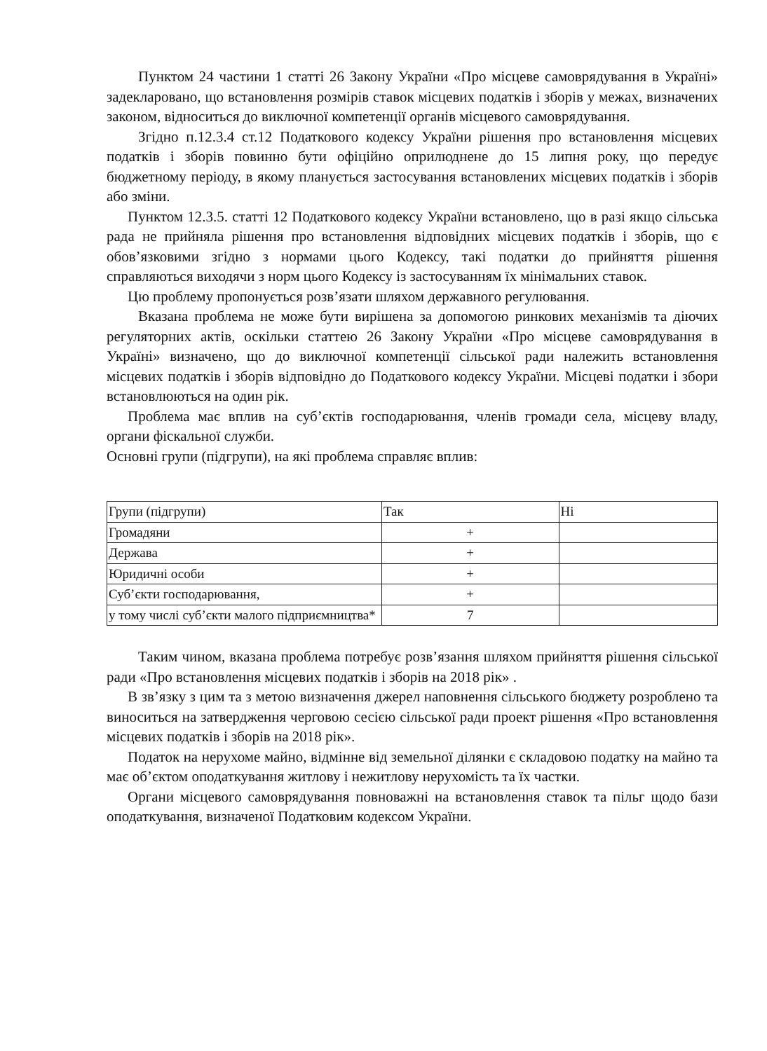Пунктом 24 частини 1 статті 26 Закону України «Про місцеве самоврядування в Україні» задекларовано, що встановлення розмірів ставок місцевих податків і зборів у межах, визначених законом, відноситься до виключної компетенції органів місцевого самоврядування.
Згідно п.12.3.4 ст.12 Податкового кодексу України рішення про встановлення місцевих податків і зборів повинно бути офіційно оприлюднене до 15 липня року, що передує бюджетному періоду, в якому планується застосування встановлених місцевих податків і зборів або зміни.
Пунктом 12.3.5. статті 12 Податкового кодексу України встановлено, що в разі якщо сільська рада не прийняла рішення про встановлення відповідних місцевих податків і зборів, що є обов’язковими згідно з нормами цього Кодексу, такі податки до прийняття рішення справляються виходячи з норм цього Кодексу із застосуванням їх мінімальних ставок.
Цю проблему пропонується розв’язати шляхом державного регулювання.
Вказана проблема не може бути вирішена за допомогою ринкових механізмів та діючих регуляторних актів, оскільки статтею 26 Закону України «Про місцеве самоврядування в Україні» визначено, що до виключної компетенції сільської ради належить встановлення місцевих податків і зборів відповідно до Податкового кодексу України. Місцеві податки і збори встановлюються на один рік.
Проблема має вплив на суб’єктів господарювання, членів громади села, місцеву владу, органи фіскальної служби.
Основні групи (підгрупи), на які проблема справляє вплив:
| Групи (підгрупи) | Так | Ні |
| Громадяни | + | |
| Держава | + | |
| Юридичні особи | + | |
| Суб’єкти господарювання, | + | |
| у тому числі суб’єкти малого підприємництва* | 7 | |
Таким чином, вказана проблема потребує розв’язання шляхом прийняття рішення сільської ради «Про встановлення місцевих податків і зборів на 2018 рік» .
В зв’язку з цим та з метою визначення джерел наповнення сільського бюджету розроблено та виноситься на затвердження черговою сесією сільської ради проект рішення «Про встановлення місцевих податків і зборів на 2018 рік».
Податок на нерухоме майно, відмінне від земельної ділянки є складовою податку на майно та має об’єктом оподаткування житлову і нежитлову нерухомість та їх частки.
Органи місцевого самоврядування повноважні на встановлення ставок та пільг щодо бази оподаткування, визначеної Податковим кодексом України.